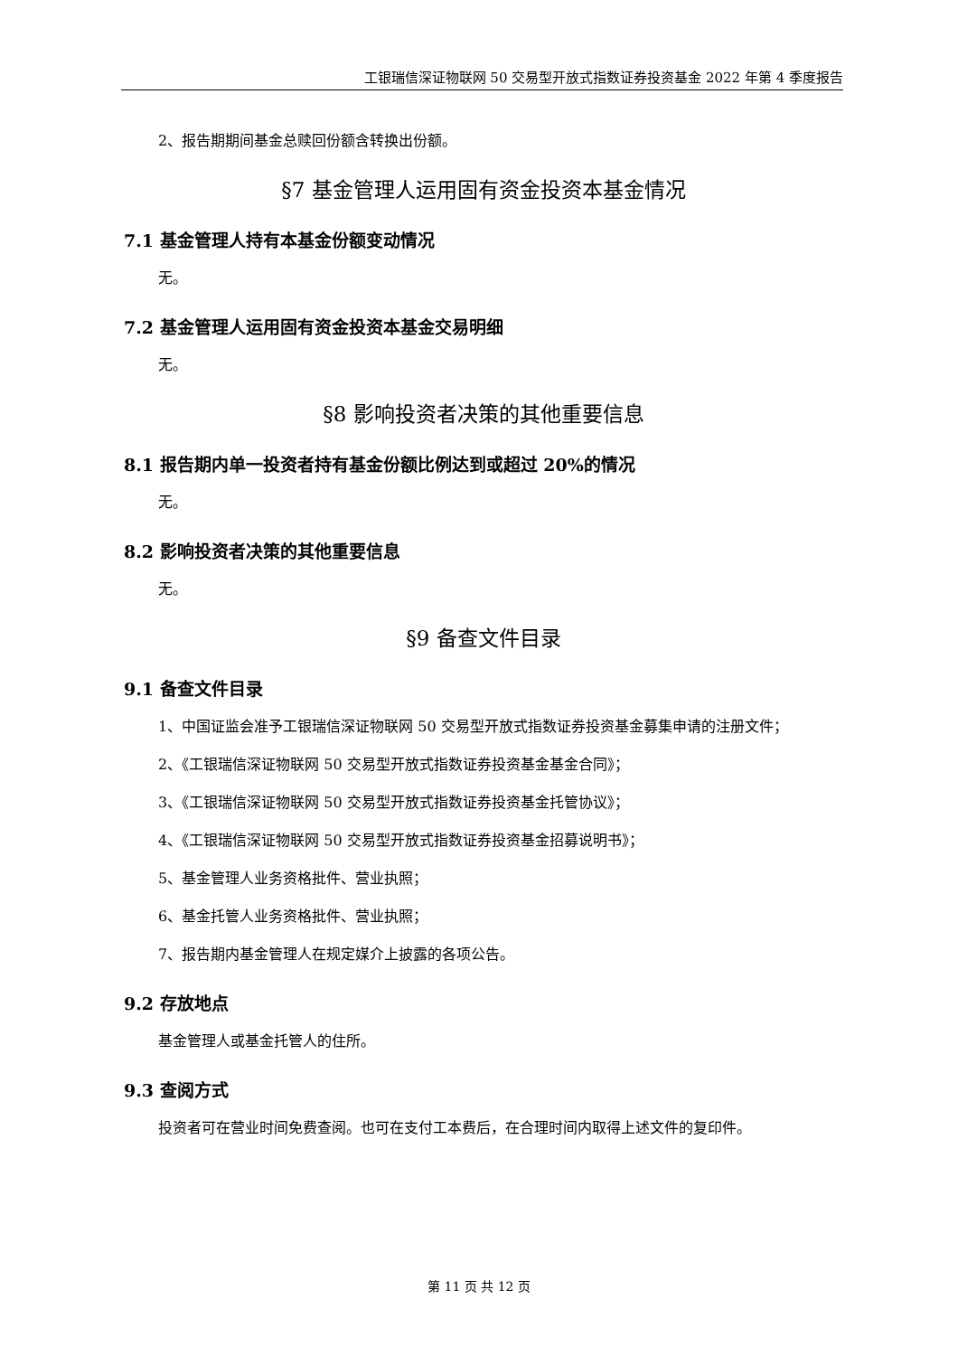工银瑞信深证物联网 50 交易型开放式指数证券投资基金 2022 年第 4 季度报告
2、报告期期间基金总赎回份额含转换出份额。
§7 基金管理人运用固有资金投资本基金情况
7.1 基金管理人持有本基金份额变动情况
无。
7.2 基金管理人运用固有资金投资本基金交易明细
无。
§8 影响投资者决策的其他重要信息
8.1 报告期内单一投资者持有基金份额比例达到或超过 20%的情况
无。
8.2 影响投资者决策的其他重要信息
无。
§9 备查文件目录
9.1 备查文件目录
1、中国证监会准予工银瑞信深证物联网 50 交易型开放式指数证券投资基金募集申请的注册文件；
2、《工银瑞信深证物联网 50 交易型开放式指数证券投资基金基金合同》；
3、《工银瑞信深证物联网 50 交易型开放式指数证券投资基金托管协议》；
4、《工银瑞信深证物联网 50 交易型开放式指数证券投资基金招募说明书》；
5、基金管理人业务资格批件、营业执照；
6、基金托管人业务资格批件、营业执照；
7、报告期内基金管理人在规定媒介上披露的各项公告。
9.2 存放地点
基金管理人或基金托管人的住所。
9.3 查阅方式
投资者可在营业时间免费查阅。也可在支付工本费后，在合理时间内取得上述文件的复印件。
第 11 页 共 12 页